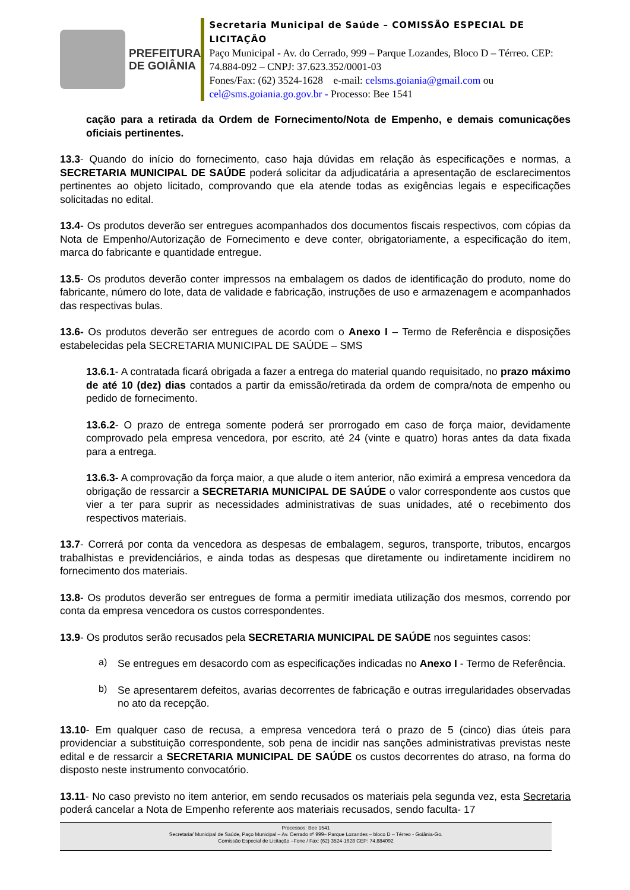PREFEITURA
DE GOIÂNIA
Secretaria Municipal de Saúde – COMISSÃO ESPECIAL DE LICITAÇÃO
Paço Municipal - Av. do Cerrado, 999 – Parque Lozandes, Bloco D – Térreo. CEP: 74.884-092 – CNPJ: 37.623.352/0001-03
Fones/Fax: (62) 3524-1628 e-mail: celsms.goiania@gmail.com ou cel@sms.goiania.go.gov.br - Processo: Bee 1541
cação para a retirada da Ordem de Fornecimento/Nota de Empenho, e demais comunicações oficiais pertinentes.
13.3- Quando do início do fornecimento, caso haja dúvidas em relação às especificações e normas, a SECRETARIA MUNICIPAL DE SAÚDE poderá solicitar da adjudicatária a apresentação de esclarecimentos pertinentes ao objeto licitado, comprovando que ela atende todas as exigências legais e especificações solicitadas no edital.
13.4- Os produtos deverão ser entregues acompanhados dos documentos fiscais respectivos, com cópias da Nota de Empenho/Autorização de Fornecimento e deve conter, obrigatoriamente, a especificação do item, marca do fabricante e quantidade entregue.
13.5- Os produtos deverão conter impressos na embalagem os dados de identificação do produto, nome do fabricante, número do lote, data de validade e fabricação, instruções de uso e armazenagem e acompanhados das respectivas bulas.
13.6- Os produtos deverão ser entregues de acordo com o Anexo I – Termo de Referência e disposições estabelecidas pela SECRETARIA MUNICIPAL DE SAÚDE – SMS
13.6.1- A contratada ficará obrigada a fazer a entrega do material quando requisitado, no prazo máximo de até 10 (dez) dias contados a partir da emissão/retirada da ordem de compra/nota de empenho ou pedido de fornecimento.
13.6.2- O prazo de entrega somente poderá ser prorrogado em caso de força maior, devidamente comprovado pela empresa vencedora, por escrito, até 24 (vinte e quatro) horas antes da data fixada para a entrega.
13.6.3- A comprovação da força maior, a que alude o item anterior, não eximirá a empresa vencedora da obrigação de ressarcir a SECRETARIA MUNICIPAL DE SAÚDE o valor correspondente aos custos que vier a ter para suprir as necessidades administrativas de suas unidades, até o recebimento dos respectivos materiais.
13.7- Correrá por conta da vencedora as despesas de embalagem, seguros, transporte, tributos, encargos trabalhistas e previdenciários, e ainda todas as despesas que diretamente ou indiretamente incidirem no fornecimento dos materiais.
13.8- Os produtos deverão ser entregues de forma a permitir imediata utilização dos mesmos, correndo por conta da empresa vencedora os custos correspondentes.
13.9- Os produtos serão recusados pela SECRETARIA MUNICIPAL DE SAÚDE nos seguintes casos:
a)
Se entregues em desacordo com as especificações indicadas no Anexo I - Termo de Referência.
b)
Se apresentarem defeitos, avarias decorrentes de fabricação e outras irregularidades observadas no ato da recepção.
13.10- Em qualquer caso de recusa, a empresa vencedora terá o prazo de 5 (cinco) dias úteis para providenciar a substituição correspondente, sob pena de incidir nas sanções administrativas previstas neste edital e de ressarcir a SECRETARIA MUNICIPAL DE SAÚDE os custos decorrentes do atraso, na forma do disposto neste instrumento convocatório.
13.11- No caso previsto no item anterior, em sendo recusados os materiais pela segunda vez, esta Secretaria poderá cancelar a Nota de Empenho referente aos materiais recusados, sendo faculta- 17
Processos: Bee 1541
Secretaria/ Municipal de Saúde, Paço Municipal – Av. Cerrado nº 999– Parque Lozandes – bloco D – Térreo - Goiânia-Go.
Comissão Especial de Licitação –Fone / Fax: (62) 3524-1628 CEP: 74.884092